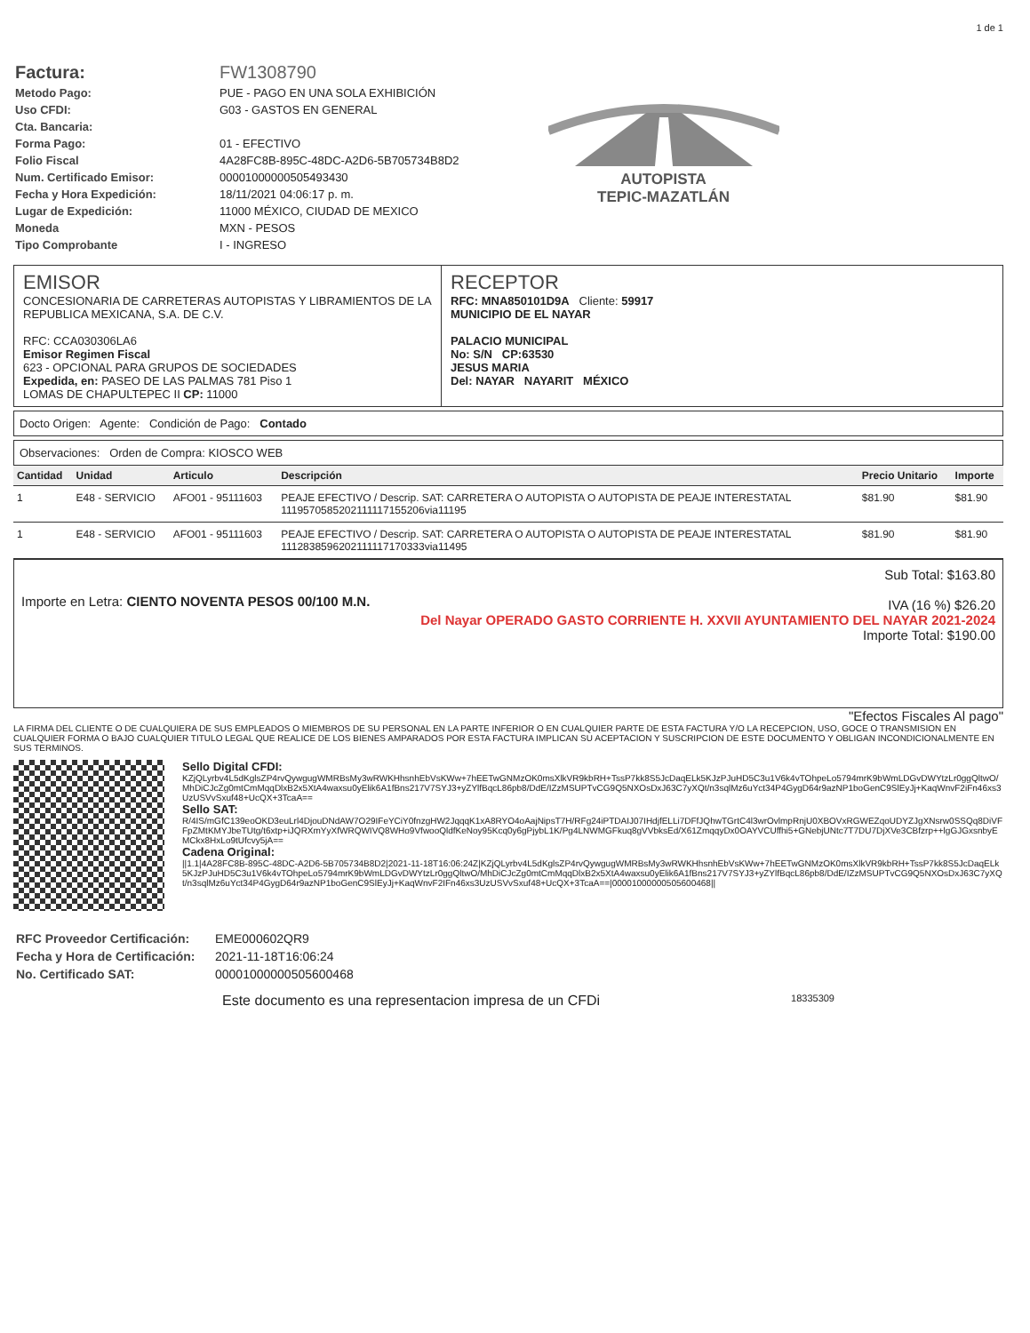1 de 1
| Factura: | FW1308790 |
| Metodo Pago: | PUE - PAGO EN UNA SOLA EXHIBICIÓN |
| Uso CFDI: | G03 - GASTOS EN GENERAL |
| Cta. Bancaria: | |
| Forma Pago: | 01 - EFECTIVO |
| Folio Fiscal | 4A28FC8B-895C-48DC-A2D6-5B705734B8D2 |
| Num. Certificado Emisor: | 00001000000505493430 |
| Fecha y Hora Expedición: | 18/11/2021 04:06:17 p. m. |
| Lugar de Expedición: | 11000 MÉXICO, CIUDAD DE MEXICO |
| Moneda | MXN - PESOS |
| Tipo Comprobante | I - INGRESO |
AUTOPISTA
TEPIC-MAZATLÁN
EMISOR
CONCESIONARIA DE CARRETERAS AUTOPISTAS Y LIBRAMIENTOS DE LA REPUBLICA MEXICANA, S.A. DE C.V.
RFC: CCA030306LA6
Emisor Regimen Fiscal
623 - OPCIONAL PARA GRUPOS DE SOCIEDADES
Expedida, en: PASEO DE LAS PALMAS 781 Piso 1
LOMAS DE CHAPULTEPEC II CP: 11000
RECEPTOR
RFC: MNA850101D9A Cliente: 59917
MUNICIPIO DE EL NAYAR
PALACIO MUNICIPAL
No: S/N CP:63530
JESUS MARIA
Del: NAYAR NAYARIT MÉXICO
Docto Origen: Agente: Condición de Pago: Contado
Observaciones: Orden de Compra: KIOSCO WEB
| Cantidad | Unidad | Articulo | Descripción | Precio Unitario | Importe |
| --- | --- | --- | --- | --- | --- |
| 1 | E48 - SERVICIO | AFO01 - 95111603 | PEAJE EFECTIVO / Descrip. SAT: CARRETERA O AUTOPISTA O AUTOPISTA DE PEAJE INTERESTATAL 1119570585202111117155206via11195 | $81.90 | $81.90 |
| 1 | E48 - SERVICIO | AFO01 - 95111603 | PEAJE EFECTIVO / Descrip. SAT: CARRETERA O AUTOPISTA O AUTOPISTA DE PEAJE INTERESTATAL 1112838596202111117170333via11495 | $81.90 | $81.90 |
Importe en Letra: CIENTO NOVENTA PESOS 00/100 M.N.
Sub Total: $163.80
IVA (16 %) $26.20
Del Nayar OPERADO GASTO CORRIENTE H. XXVII AYUNTAMIENTO DEL NAYAR 2021-2024
Importe Total: $190.00
"Efectos Fiscales Al pago"
LA FIRMA DEL CLIENTE O DE CUALQUIERA DE SUS EMPLEADOS O MIEMBROS DE SU PERSONAL EN LA PARTE INFERIOR O EN CUALQUIER PARTE DE ESTA FACTURA Y/O LA RECEPCION, USO, GOCE O TRANSMISION EN CUALQUIER FORMA O BAJO CUALQUIER TITULO LEGAL QUE REALICE DE LOS BIENES AMPARADOS POR ESTA FACTURA IMPLICAN SU ACEPTACION Y SUSCRIPCION DE ESTE DOCUMENTO Y OBLIGAN INCONDICIONALMENTE EN SUS TERMINOS.
Sello Digital CFDI:
KZjQLyrbv4L5dKglsZP4rvQywgugWMRBsMy3wRWKHhsnhEbVsKWw+7hEETwGNMzOK0msXlkVR9kbRH+TssP7kk8S5JcDaqELk5KJzPJuHD5C3u1V6k4vTOhpeLo5794mrK9bWmLDGvDWYtzLr0ggQltwO/MhDiCJcZg0mtCmMqqDlxB2x5XtA4waxsu0yElik6A1fBns217V7SYJ3+yZYlfBqcL86pb8/DdE/IZzMSUPTvCG9Q5NXOsDxJ63C7yXQt/n3sqlMz6uYct34P4GygD64r9azNP1boGenC9SlEyJj+KaqWnvF2iFn46xs3UzUSVvSxuf48+UcQX+3TcaA==
Sello SAT:
R/4IS/mGfC139eoOKD3euLrl4DjouDNdAW7O29IFeYCiY0fnzgHW2JqqqK1xA8RYO4oAajNipsT7H/RFg24iPTDAIJ07IHdjfELLi7DFfJQhwTGrtC4l3wrOvlmpRnjU0XBOVxRGWEZqoUDYZJgXNsrw0SSQq8DiVFFpZMtKMYJbeTUtg/t6xtp+iJQRXmYyXfWRQWIVQ8WHo9VfwooQldfKeNoy95Kcq0y6gPjybL1K/Pg4LNWMGFkuq8gVVbksEd/X61ZmqqyDx0OAYVCUffhi5+GNebjUNtc7T7DU7DjXVe3CBfzrp++lgGJGxsnbyEMCkx8HxLo9tUfcvy5jA==
Cadena Original:
||1.1|4A28FC8B-895C-48DC-A2D6-5B705734B8D2|2021-11-18T16:06:24Z|KZjQLyrbv4L5dKglsZP4rvQywgugWMRBsMy3wRWKHhsnhEbVsKWw+7hEETwGNMzOK0msXlkVR9kbRH+TssP7kk8S5JcDaqELk5KJzPJuHD5C3u1V6k4vTOhpeLo5794mrK9bWmLDGvDWYtzLr0ggQltwO/MhDiCJcZg0mtCmMqqDlxB2x5XtA4waxsu0yElik6A1fBns217V7SYJ3+yZYlfBqcL86pb8/DdE/IZzMSUPTvCG9Q5NXOsDxJ63C7yXQt/n3sqlMz6uYct34P4GygD64r9azNP1boGenC9SlEyJj+KaqWnvF2IFn46xs3UzUSVvSxuf48+UcQX+3TcaA==|00001000000505600468||
| RFC Proveedor Certificación: | EME000602QR9 |
| Fecha y Hora de Certificación: | 2021-11-18T16:06:24 |
| No. Certificado SAT: | 00001000000505600468 |
Este documento es una representacion impresa de un CFDi 18335309